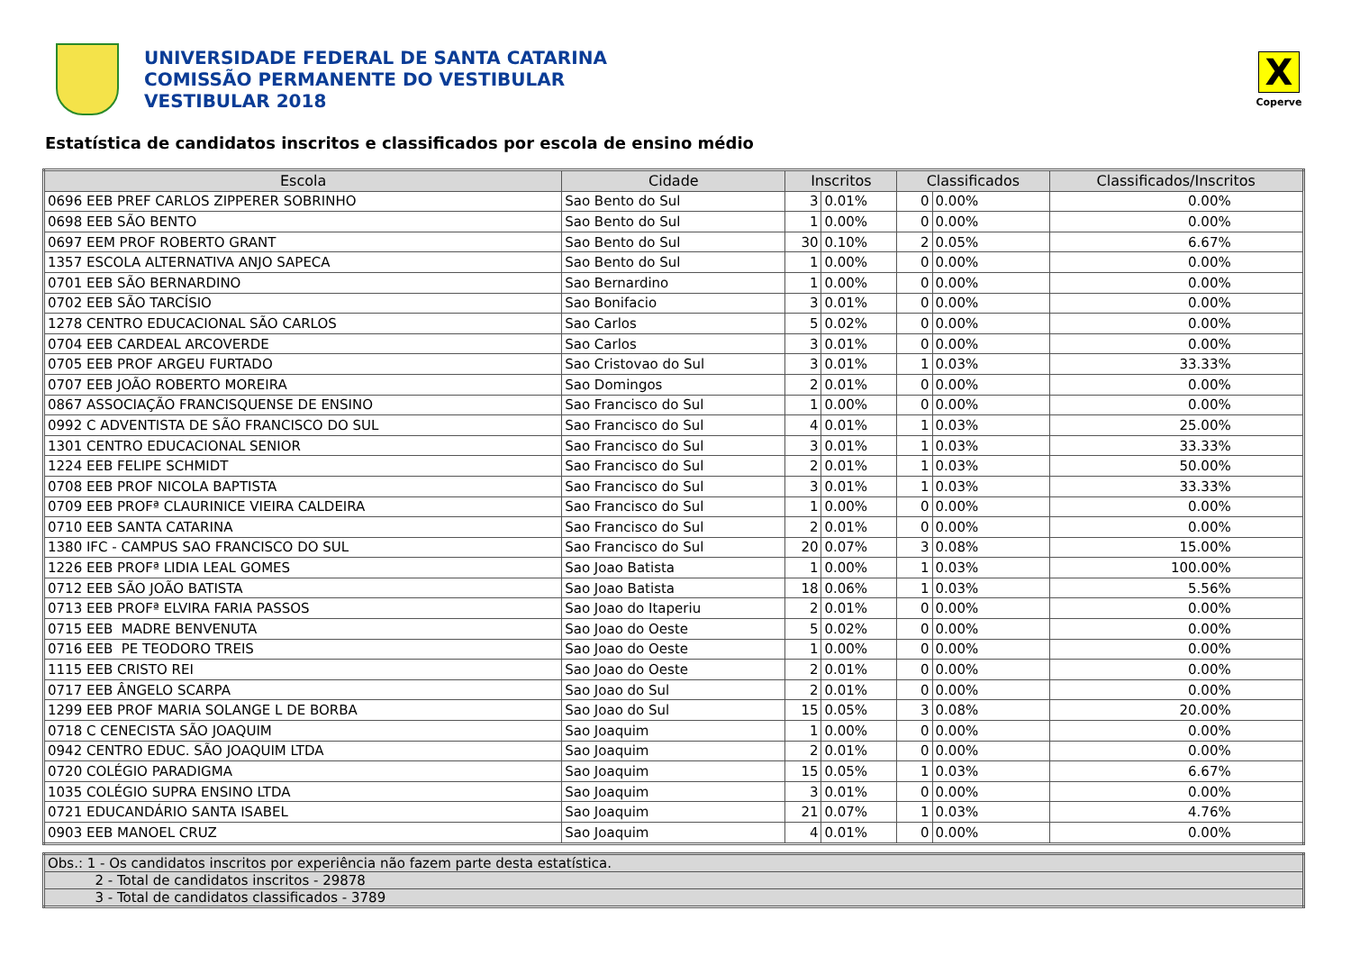UNIVERSIDADE FEDERAL DE SANTA CATARINA
COMISSÃO PERMANENTE DO VESTIBULAR
VESTIBULAR 2018
X
Coperve
Estatística de candidatos inscritos e classificados por escola de ensino médio
| Escola | Cidade | Inscritos | | Classificados | | Classificados/Inscritos |
| --- | --- | --- | --- | --- | --- | --- |
| 0696 EEB PREF CARLOS ZIPPERER SOBRINHO | Sao Bento do Sul | 3 | 0.01% | 0 | 0.00% | 0.00% |
| 0698 EEB SÃO BENTO | Sao Bento do Sul | 1 | 0.00% | 0 | 0.00% | 0.00% |
| 0697 EEM PROF ROBERTO GRANT | Sao Bento do Sul | 30 | 0.10% | 2 | 0.05% | 6.67% |
| 1357 ESCOLA ALTERNATIVA ANJO SAPECA | Sao Bento do Sul | 1 | 0.00% | 0 | 0.00% | 0.00% |
| 0701 EEB SÃO BERNARDINO | Sao Bernardino | 1 | 0.00% | 0 | 0.00% | 0.00% |
| 0702 EEB SÃO TARCÍSIO | Sao Bonifacio | 3 | 0.01% | 0 | 0.00% | 0.00% |
| 1278 CENTRO EDUCACIONAL SÃO CARLOS | Sao Carlos | 5 | 0.02% | 0 | 0.00% | 0.00% |
| 0704 EEB CARDEAL ARCOVERDE | Sao Carlos | 3 | 0.01% | 0 | 0.00% | 0.00% |
| 0705 EEB PROF ARGEU FURTADO | Sao Cristovao do Sul | 3 | 0.01% | 1 | 0.03% | 33.33% |
| 0707 EEB JOÃO ROBERTO MOREIRA | Sao Domingos | 2 | 0.01% | 0 | 0.00% | 0.00% |
| 0867 ASSOCIAÇÃO FRANCISQUENSE DE ENSINO | Sao Francisco do Sul | 1 | 0.00% | 0 | 0.00% | 0.00% |
| 0992 C ADVENTISTA DE SÃO FRANCISCO DO SUL | Sao Francisco do Sul | 4 | 0.01% | 1 | 0.03% | 25.00% |
| 1301 CENTRO EDUCACIONAL SENIOR | Sao Francisco do Sul | 3 | 0.01% | 1 | 0.03% | 33.33% |
| 1224 EEB FELIPE SCHMIDT | Sao Francisco do Sul | 2 | 0.01% | 1 | 0.03% | 50.00% |
| 0708 EEB PROF NICOLA BAPTISTA | Sao Francisco do Sul | 3 | 0.01% | 1 | 0.03% | 33.33% |
| 0709 EEB PROFª CLAURINICE VIEIRA CALDEIRA | Sao Francisco do Sul | 1 | 0.00% | 0 | 0.00% | 0.00% |
| 0710 EEB SANTA CATARINA | Sao Francisco do Sul | 2 | 0.01% | 0 | 0.00% | 0.00% |
| 1380 IFC - CAMPUS SAO FRANCISCO DO SUL | Sao Francisco do Sul | 20 | 0.07% | 3 | 0.08% | 15.00% |
| 1226 EEB PROFª LIDIA LEAL GOMES | Sao Joao Batista | 1 | 0.00% | 1 | 0.03% | 100.00% |
| 0712 EEB SÃO JOÃO BATISTA | Sao Joao Batista | 18 | 0.06% | 1 | 0.03% | 5.56% |
| 0713 EEB PROFª ELVIRA FARIA PASSOS | Sao Joao do Itaperiu | 2 | 0.01% | 0 | 0.00% | 0.00% |
| 0715 EEB MADRE BENVENUTA | Sao Joao do Oeste | 5 | 0.02% | 0 | 0.00% | 0.00% |
| 0716 EEB PE TEODORO TREIS | Sao Joao do Oeste | 1 | 0.00% | 0 | 0.00% | 0.00% |
| 1115 EEB CRISTO REI | Sao Joao do Oeste | 2 | 0.01% | 0 | 0.00% | 0.00% |
| 0717 EEB ÂNGELO SCARPA | Sao Joao do Sul | 2 | 0.01% | 0 | 0.00% | 0.00% |
| 1299 EEB PROF MARIA SOLANGE L DE BORBA | Sao Joao do Sul | 15 | 0.05% | 3 | 0.08% | 20.00% |
| 0718 C CENECISTA SÃO JOAQUIM | Sao Joaquim | 1 | 0.00% | 0 | 0.00% | 0.00% |
| 0942 CENTRO EDUC. SÃO JOAQUIM LTDA | Sao Joaquim | 2 | 0.01% | 0 | 0.00% | 0.00% |
| 0720 COLÉGIO PARADIGMA | Sao Joaquim | 15 | 0.05% | 1 | 0.03% | 6.67% |
| 1035 COLÉGIO SUPRA ENSINO LTDA | Sao Joaquim | 3 | 0.01% | 0 | 0.00% | 0.00% |
| 0721 EDUCANDÁRIO SANTA ISABEL | Sao Joaquim | 21 | 0.07% | 1 | 0.03% | 4.76% |
| 0903 EEB MANOEL CRUZ | Sao Joaquim | 4 | 0.01% | 0 | 0.00% | 0.00% |
| Obs.: 1 - Os candidatos inscritos por experiência não fazem parte desta estatística. |
| 2 - Total de candidatos inscritos - 29878 |
| 3 - Total de candidatos classificados - 3789 |